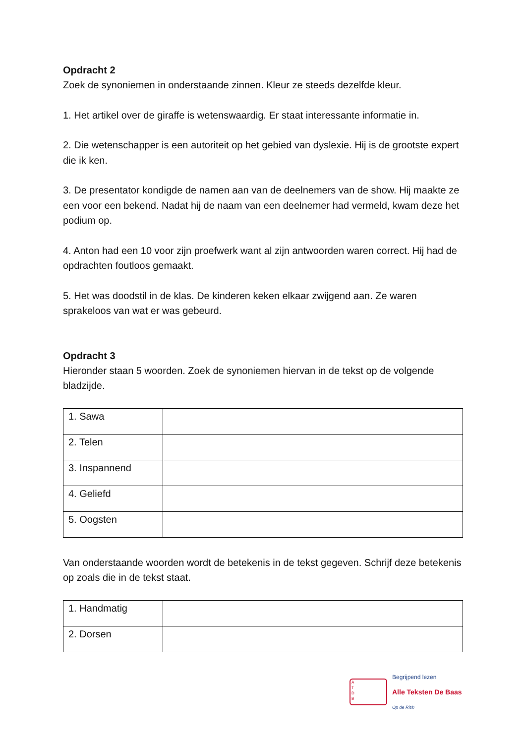Opdracht 2
Zoek de synoniemen in onderstaande zinnen. Kleur ze steeds dezelfde kleur.
1. Het artikel over de giraffe is wetenswaardig. Er staat interessante informatie in.
2. Die wetenschapper is een autoriteit op het gebied van dyslexie. Hij is de grootste expert die ik ken.
3. De presentator kondigde de namen aan van de deelnemers van de show. Hij maakte ze een voor een bekend. Nadat hij de naam van een deelnemer had vermeld, kwam deze het podium op.
4. Anton had een 10 voor zijn proefwerk want al zijn antwoorden waren correct. Hij had de opdrachten foutloos gemaakt.
5. Het was doodstil in de klas. De kinderen keken elkaar zwijgend aan. Ze waren sprakeloos van wat er was gebeurd.
Opdracht 3
Hieronder staan 5 woorden. Zoek de synoniemen hiervan in de tekst op de volgende bladzijde.
| 1. Sawa | |
| 2. Telen | |
| 3. Inspannend | |
| 4. Geliefd | |
| 5. Oogsten | |
Van onderstaande woorden wordt de betekenis in de tekst gegeven. Schrijf deze betekenis op zoals die in de tekst staat.
| 1. Handmatig | |
| 2. Dorsen | |
A
T
D
B
Begrijpend lezen
Alle Teksten De Baas
Op de Rit®